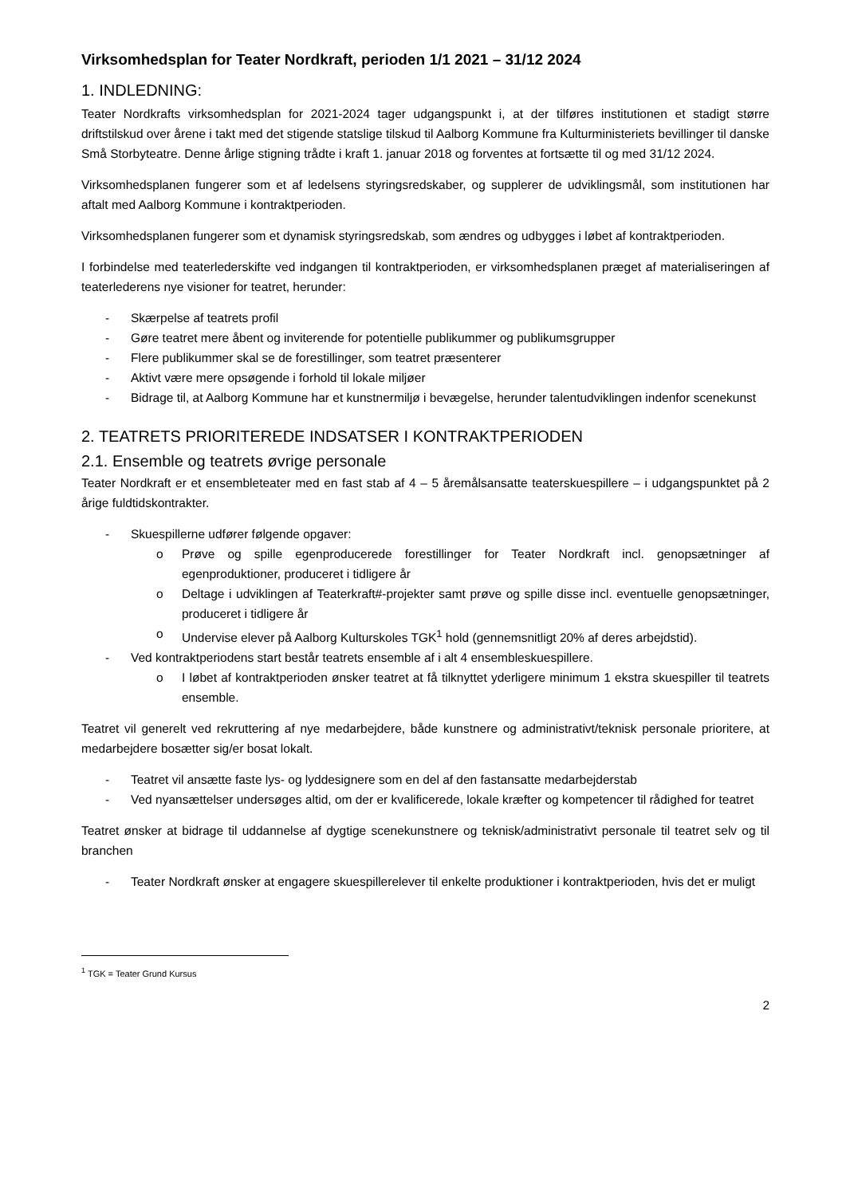Virksomhedsplan for Teater Nordkraft, perioden 1/1 2021 – 31/12 2024
1. INDLEDNING:
Teater Nordkrafts virksomhedsplan for 2021-2024 tager udgangspunkt i, at der tilføres institutionen et stadigt større driftstilskud over årene i takt med det stigende statslige tilskud til Aalborg Kommune fra Kulturministeriets bevillinger til danske Små Storbyteatre. Denne årlige stigning trådte i kraft 1. januar 2018 og forventes at fortsætte til og med 31/12 2024.
Virksomhedsplanen fungerer som et af ledelsens styringsredskaber, og supplerer de udviklingsmål, som institutionen har aftalt med Aalborg Kommune i kontraktperioden.
Virksomhedsplanen fungerer som et dynamisk styringsredskab, som ændres og udbygges i løbet af kontraktperioden.
I forbindelse med teaterlederskifte ved indgangen til kontraktperioden, er virksomhedsplanen præget af materialiseringen af teaterlederens nye visioner for teatret, herunder:
- Skærpelse af teatrets profil
- Gøre teatret mere åbent og inviterende for potentielle publikummer og publikumsgrupper
- Flere publikummer skal se de forestillinger, som teatret præsenterer
- Aktivt være mere opsøgende i forhold til lokale miljøer
- Bidrage til, at Aalborg Kommune har et kunstnermiljø i bevægelse, herunder talentudviklingen indenfor scenekunst
2. TEATRETS PRIORITEREDE INDSATSER I KONTRAKTPERIODEN
2.1. Ensemble og teatrets øvrige personale
Teater Nordkraft er et ensembleteater med en fast stab af 4 – 5 åremålsansatte teaterskuespillere – i udgangspunktet på 2 årige fuldtidskontrakter.
- Skuespillerne udfører følgende opgaver:
o Prøve og spille egenproducerede forestillinger for Teater Nordkraft incl. genopsætninger af egenproduktioner, produceret i tidligere år
o Deltage i udviklingen af Teaterkraft#-projekter samt prøve og spille disse incl. eventuelle genopsætninger, produceret i tidligere år
o Undervise elever på Aalborg Kulturskoles TGK<sup>1</sup> hold (gennemsnitligt 20% af deres arbejdstid).
- Ved kontraktperiodens start består teatrets ensemble af i alt 4 ensembleskuespillere.
o I løbet af kontraktperioden ønsker teatret at få tilknyttet yderligere minimum 1 ekstra skuespiller til teatrets ensemble.
Teatret vil generelt ved rekruttering af nye medarbejdere, både kunstnere og administrativt/teknisk personale prioritere, at medarbejdere bosætter sig/er bosat lokalt.
- Teatret vil ansætte faste lys- og lyddesignere som en del af den fastansatte medarbejderstab
- Ved nyansættelser undersøges altid, om der er kvalificerede, lokale kræfter og kompetencer til rådighed for teatret
Teatret ønsker at bidrage til uddannelse af dygtige scenekunstnere og teknisk/administrativt personale til teatret selv og til branchen
- Teater Nordkraft ønsker at engagere skuespillerelever til enkelte produktioner i kontraktperioden, hvis det er muligt
<sup>1</sup> TGK = Teater Grund Kursus
2